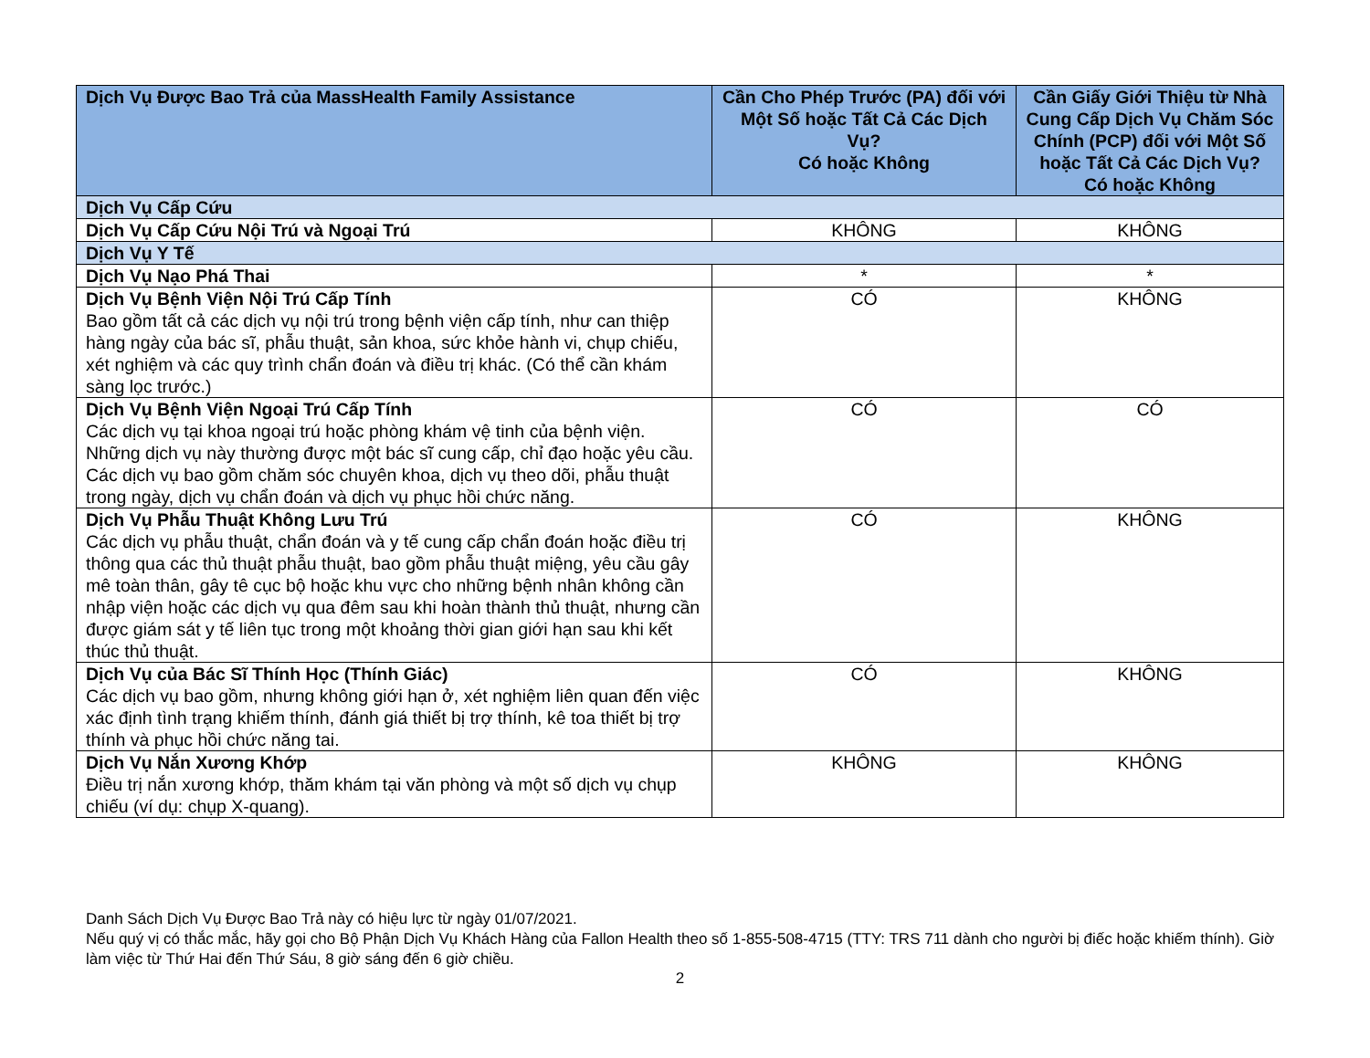| Dịch Vụ Được Bao Trả của MassHealth Family Assistance | Cần Cho Phép Trước (PA) đối với Một Số hoặc Tất Cả Các Dịch Vụ? Có hoặc Không | Cần Giấy Giới Thiệu từ Nhà Cung Cấp Dịch Vụ Chăm Sóc Chính (PCP) đối với Một Số hoặc Tất Cả Các Dịch Vụ? Có hoặc Không |
| --- | --- | --- |
| Dịch Vụ Cấp Cứu | | |
| Dịch Vụ Cấp Cứu Nội Trú và Ngoại Trú | KHÔNG | KHÔNG |
| Dịch Vụ Y Tế | | |
| Dịch Vụ Nạo Phá Thai | * | * |
| Dịch Vụ Bệnh Viện Nội Trú Cấp Tính Bao gồm tất cả các dịch vụ nội trú trong bệnh viện cấp tính, như can thiệp hàng ngày của bác sĩ, phẫu thuật, sản khoa, sức khỏe hành vi, chụp chiếu, xét nghiệm và các quy trình chẩn đoán và điều trị khác. (Có thể cần khám sàng lọc trước.) | CÓ | KHÔNG |
| Dịch Vụ Bệnh Viện Ngoại Trú Cấp Tính Các dịch vụ tại khoa ngoại trú hoặc phòng khám vệ tinh của bệnh viện. Những dịch vụ này thường được một bác sĩ cung cấp, chỉ đạo hoặc yêu cầu. Các dịch vụ bao gồm chăm sóc chuyên khoa, dịch vụ theo dõi, phẫu thuật trong ngày, dịch vụ chẩn đoán và dịch vụ phục hồi chức năng. | CÓ | CÓ |
| Dịch Vụ Phẫu Thuật Không Lưu Trú Các dịch vụ phẫu thuật, chẩn đoán và y tế cung cấp chẩn đoán hoặc điều trị thông qua các thủ thuật phẫu thuật, bao gồm phẫu thuật miệng, yêu cầu gây mê toàn thân, gây tê cục bộ hoặc khu vực cho những bệnh nhân không cần nhập viện hoặc các dịch vụ qua đêm sau khi hoàn thành thủ thuật, nhưng cần được giám sát y tế liên tục trong một khoảng thời gian giới hạn sau khi kết thúc thủ thuật. | CÓ | KHÔNG |
| Dịch Vụ của Bác Sĩ Thính Học (Thính Giác) Các dịch vụ bao gồm, nhưng không giới hạn ở, xét nghiệm liên quan đến việc xác định tình trạng khiếm thính, đánh giá thiết bị trợ thính, kê toa thiết bị trợ thính và phục hồi chức năng tai. | CÓ | KHÔNG |
| Dịch Vụ Nắn Xương Khớp Điều trị nắn xương khớp, thăm khám tại văn phòng và một số dịch vụ chụp chiếu (ví dụ: chụp X-quang). | KHÔNG | KHÔNG |
Danh Sách Dịch Vụ Được Bao Trả này có hiệu lực từ ngày 01/07/2021.
Nếu quý vị có thắc mắc, hãy gọi cho Bộ Phận Dịch Vụ Khách Hàng của Fallon Health theo số 1-855-508-4715 (TTY: TRS 711 dành cho người bị điếc hoặc khiếm thính). Giờ làm việc từ Thứ Hai đến Thứ Sáu, 8 giờ sáng đến 6 giờ chiều.
2